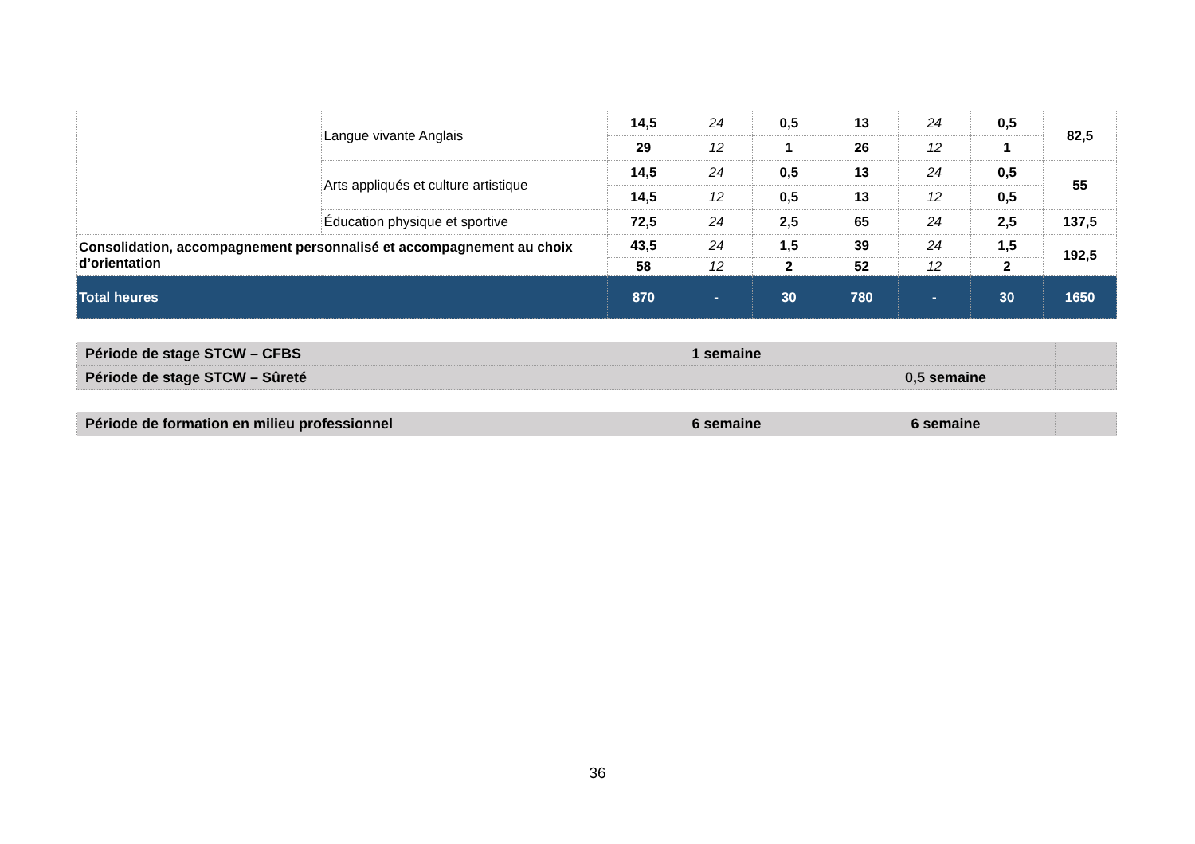| | Langue vivante Anglais | 14,5 | 24 | 0,5 | 13 | 24 | 0,5 | 82,5 |
| | | 29 | 12 | 1 | 26 | 12 | 1 | |
| | Arts appliqués et culture artistique | 14,5 | 24 | 0,5 | 13 | 24 | 0,5 | 55 |
| | | 14,5 | 12 | 0,5 | 13 | 12 | 0,5 | |
| | Éducation physique et sportive | 72,5 | 24 | 2,5 | 65 | 24 | 2,5 | 137,5 |
| Consolidation, accompagnement personnalisé et accompagnement au choix d’orientation | | 43,5 | 24 | 1,5 | 39 | 24 | 1,5 | 192,5 |
| | | 58 | 12 | 2 | 52 | 12 | 2 | |
| Total heures | | 870 | - | 30 | 780 | - | 30 | 1650 |
| Période de stage STCW – CFBS | 1 semaine | | |
| Période de stage STCW – Sûreté | | 0,5 semaine | |
| Période de formation en milieu professionnel | 6 semaine | 6 semaine | |
36